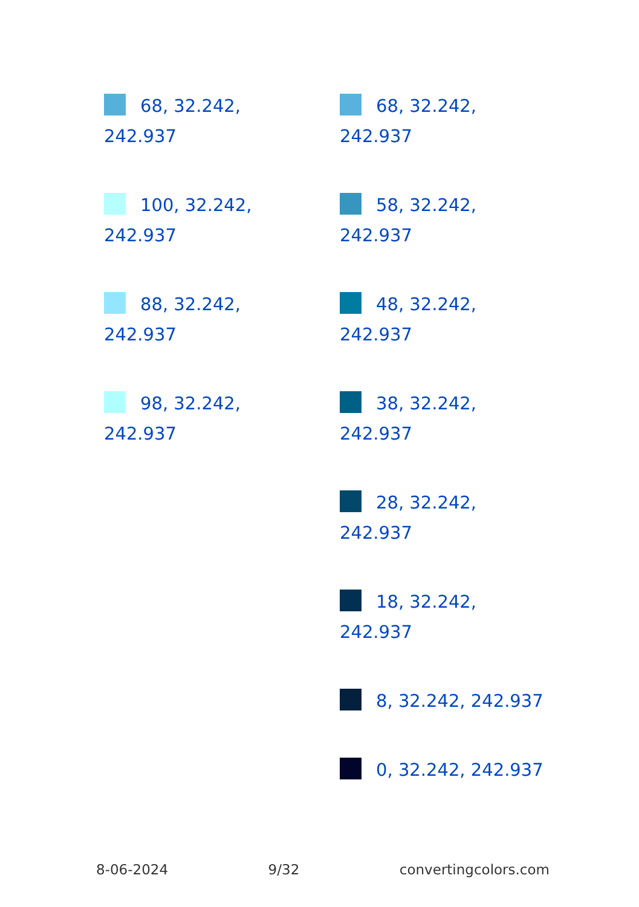68, 32.242, 242.937
100, 32.242, 242.937
88, 32.242, 242.937
98, 32.242, 242.937
68, 32.242, 242.937
58, 32.242, 242.937
48, 32.242, 242.937
38, 32.242, 242.937
28, 32.242, 242.937
18, 32.242, 242.937
8, 32.242, 242.937
0, 32.242, 242.937
8-06-2024 9/32 convertingcolors.com